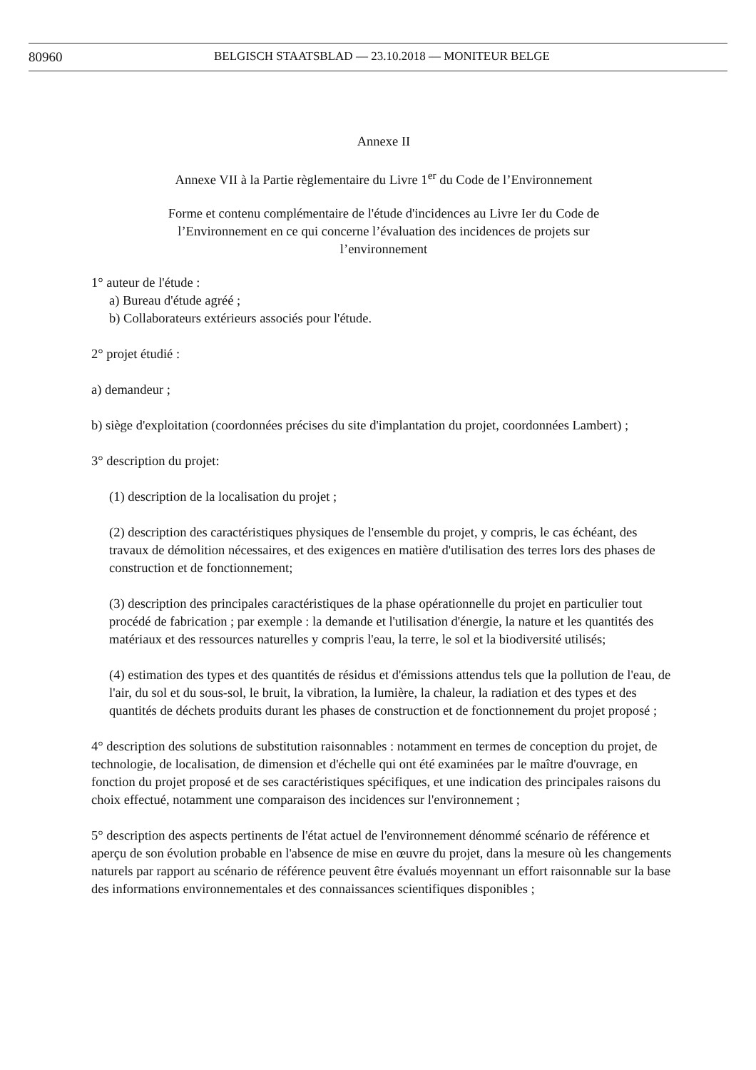80960 BELGISCH STAATSBLAD — 23.10.2018 — MONITEUR BELGE
Annexe II
Annexe VII à la Partie règlementaire du Livre 1<sup>er</sup> du Code de l’Environnement
Forme et contenu complémentaire de l'étude d'incidences au Livre Ier du Code de
l’Environnement en ce qui concerne l’évaluation des incidences de projets sur
l’environnement
1° auteur de l'étude :
a) Bureau d'étude agréé ;
b) Collaborateurs extérieurs associés pour l'étude.
2° projet étudié :
a) demandeur ;
b) siège d'exploitation (coordonnées précises du site d'implantation du projet, coordonnées Lambert) ;
3° description du projet:
(1) description de la localisation du projet ;
(2) description des caractéristiques physiques de l'ensemble du projet, y compris, le cas échéant, des travaux de démolition nécessaires, et des exigences en matière d'utilisation des terres lors des phases de construction et de fonctionnement;
(3) description des principales caractéristiques de la phase opérationnelle du projet en particulier tout procédé de fabrication ; par exemple : la demande et l'utilisation d'énergie, la nature et les quantités des matériaux et des ressources naturelles y compris l'eau, la terre, le sol et la biodiversité utilisés;
(4) estimation des types et des quantités de résidus et d'émissions attendus tels que la pollution de l'eau, de l'air, du sol et du sous-sol, le bruit, la vibration, la lumière, la chaleur, la radiation et des types et des quantités de déchets produits durant les phases de construction et de fonctionnement du projet proposé ;
4° description des solutions de substitution raisonnables : notamment en termes de conception du projet, de technologie, de localisation, de dimension et d'échelle qui ont été examinées par le maître d'ouvrage, en fonction du projet proposé et de ses caractéristiques spécifiques, et une indication des principales raisons du choix effectué, notamment une comparaison des incidences sur l'environnement ;
5° description des aspects pertinents de l'état actuel de l'environnement dénommé scénario de référence et aperçu de son évolution probable en l'absence de mise en œuvre du projet, dans la mesure où les changements naturels par rapport au scénario de référence peuvent être évalués moyennant un effort raisonnable sur la base des informations environnementales et des connaissances scientifiques disponibles ;